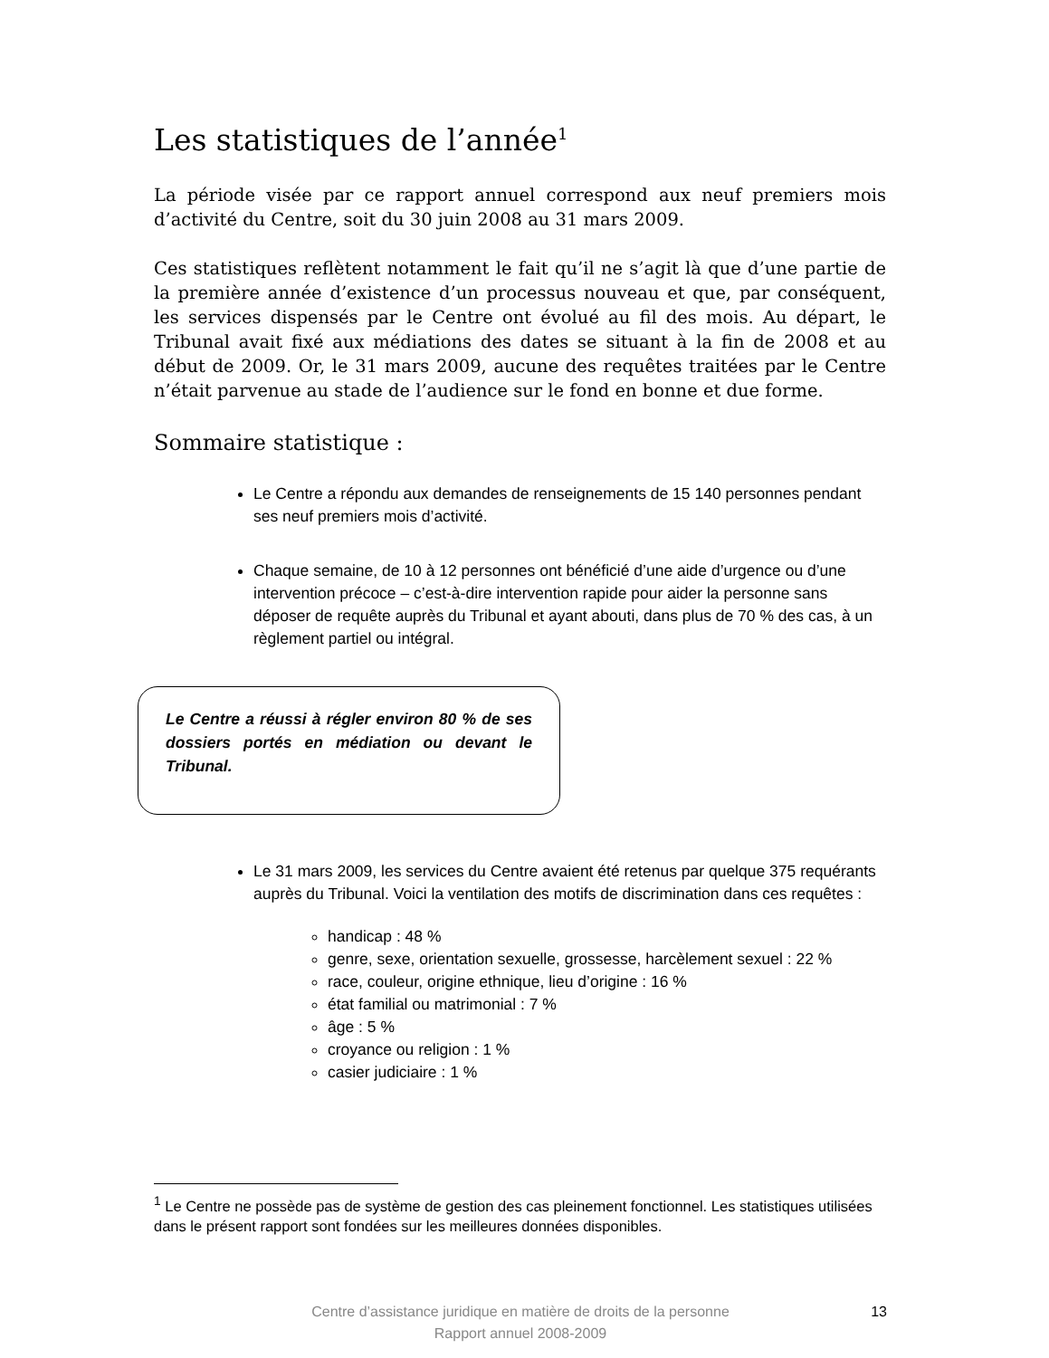Les statistiques de l’année<sup>1</sup>
La période visée par ce rapport annuel correspond aux neuf premiers mois d’activité du Centre, soit du 30 juin 2008 au 31 mars 2009.
Ces statistiques reflètent notamment le fait qu’il ne s’agit là que d’une partie de la première année d’existence d’un processus nouveau et que, par conséquent, les services dispensés par le Centre ont évolué au fil des mois. Au départ, le Tribunal avait fixé aux médiations des dates se situant à la fin de 2008 et au début de 2009. Or, le 31 mars 2009, aucune des requêtes traitées par le Centre n’était parvenue au stade de l’audience sur le fond en bonne et due forme.
Sommaire statistique :
Le Centre a répondu aux demandes de renseignements de 15 140 personnes pendant ses neuf premiers mois d’activité.
Chaque semaine, de 10 à 12 personnes ont bénéficié d’une aide d’urgence ou d’une intervention précoce – c’est-à-dire intervention rapide pour aider la personne sans déposer de requête auprès du Tribunal et ayant abouti, dans plus de 70 % des cas, à un règlement partiel ou intégral.
Le Centre a réussi à régler environ 80 % de ses dossiers portés en médiation ou devant le Tribunal.
Le 31 mars 2009, les services du Centre avaient été retenus par quelque 375 requérants auprès du Tribunal. Voici la ventilation des motifs de discrimination dans ces requêtes :
handicap : 48 %
genre, sexe, orientation sexuelle, grossesse, harcèlement sexuel : 22 %
race, couleur, origine ethnique, lieu d’origine : 16 %
état familial ou matrimonial : 7 %
âge : 5 %
croyance ou religion : 1 %
casier judiciaire : 1 %
<sup>1</sup> Le Centre ne possède pas de système de gestion des cas pleinement fonctionnel. Les statistiques utilisées dans le présent rapport sont fondées sur les meilleures données disponibles.
Centre d’assistance juridique en matière de droits de la personne
Rapport annuel 2008-2009
13